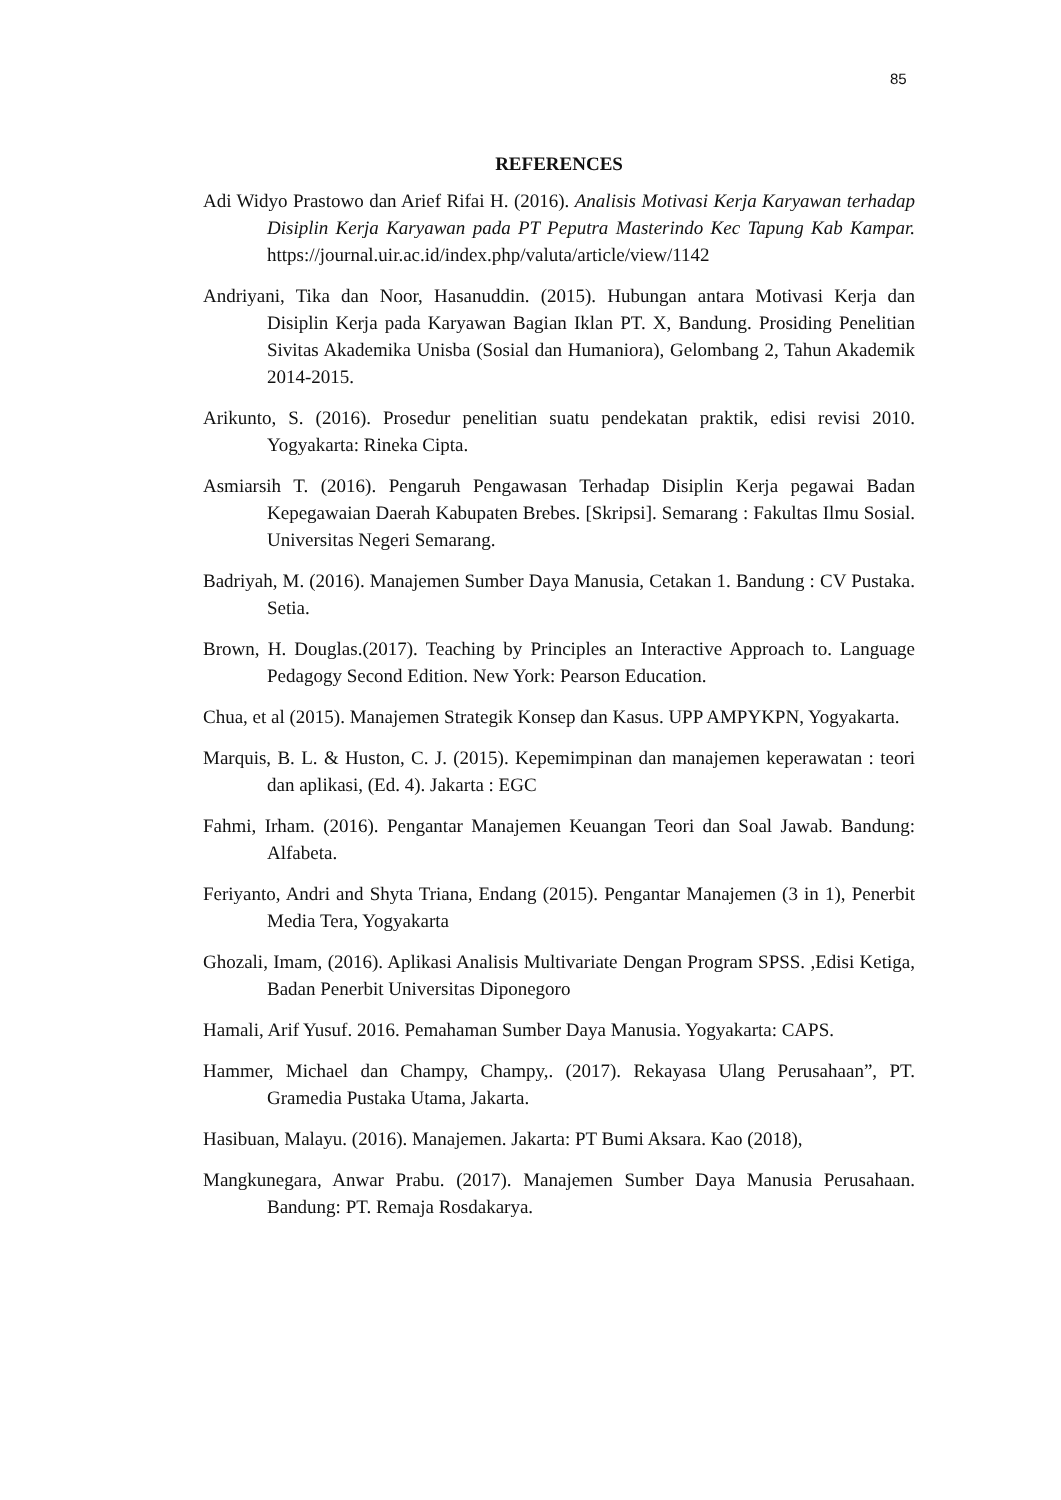85
REFERENCES
Adi Widyo Prastowo dan Arief Rifai H. (2016). Analisis Motivasi Kerja Karyawan terhadap Disiplin Kerja Karyawan pada PT Peputra Masterindo Kec Tapung Kab Kampar. https://journal.uir.ac.id/index.php/valuta/article/view/1142
Andriyani, Tika dan Noor, Hasanuddin. (2015). Hubungan antara Motivasi Kerja dan Disiplin Kerja pada Karyawan Bagian Iklan PT. X, Bandung. Prosiding Penelitian Sivitas Akademika Unisba (Sosial dan Humaniora), Gelombang 2, Tahun Akademik 2014-2015.
Arikunto, S. (2016). Prosedur penelitian suatu pendekatan praktik, edisi revisi 2010. Yogyakarta: Rineka Cipta.
Asmiarsih T. (2016). Pengaruh Pengawasan Terhadap Disiplin Kerja pegawai Badan Kepegawaian Daerah Kabupaten Brebes. [Skripsi]. Semarang : Fakultas Ilmu Sosial. Universitas Negeri Semarang.
Badriyah, M. (2016). Manajemen Sumber Daya Manusia, Cetakan 1. Bandung : CV Pustaka. Setia.
Brown, H. Douglas.(2017). Teaching by Principles an Interactive Approach to. Language Pedagogy Second Edition. New York: Pearson Education.
Chua, et al (2015). Manajemen Strategik Konsep dan Kasus. UPP AMPYKPN, Yogyakarta.
Marquis, B. L. & Huston, C. J. (2015). Kepemimpinan dan manajemen keperawatan : teori dan aplikasi, (Ed. 4). Jakarta : EGC
Fahmi, Irham. (2016). Pengantar Manajemen Keuangan Teori dan Soal Jawab. Bandung: Alfabeta.
Feriyanto, Andri and Shyta Triana, Endang (2015). Pengantar Manajemen (3 in 1), Penerbit Media Tera, Yogyakarta
Ghozali, Imam, (2016). Aplikasi Analisis Multivariate Dengan Program SPSS. ,Edisi Ketiga, Badan Penerbit Universitas Diponegoro
Hamali, Arif Yusuf. 2016. Pemahaman Sumber Daya Manusia. Yogyakarta: CAPS.
Hammer, Michael dan Champy, Champy,. (2017). Rekayasa Ulang Perusahaan”, PT. Gramedia Pustaka Utama, Jakarta.
Hasibuan, Malayu. (2016). Manajemen. Jakarta: PT Bumi Aksara. Kao (2018),
Mangkunegara, Anwar Prabu. (2017). Manajemen Sumber Daya Manusia Perusahaan. Bandung: PT. Remaja Rosdakarya.